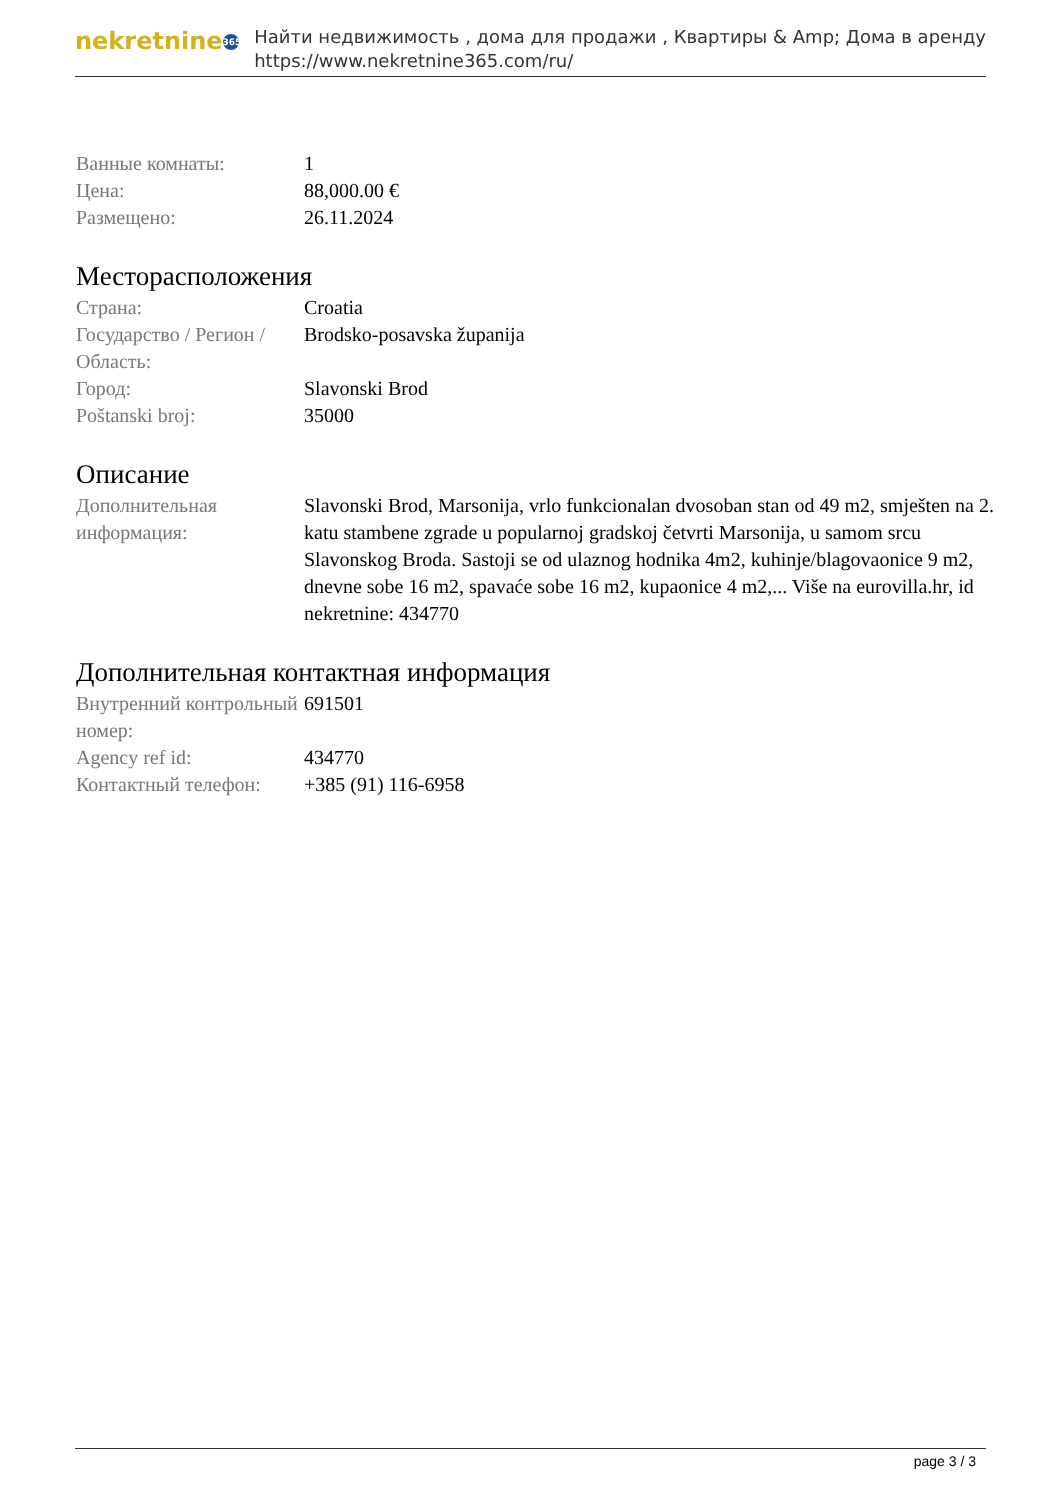nekretnine 365
Найти недвижимость , дома для продажи , Квартиры & Amp; Дома в аренду
https://www.nekretnine365.com/ru/
| Ванные комнаты: | 1 |
| Цена: | 88,000.00 € |
| Размещено: | 26.11.2024 |
Месторасположения
| Страна: | Croatia |
| Государство / Регион / Область: | Brodsko-posavska županija |
| Город: | Slavonski Brod |
| Poštanski broj: | 35000 |
Описание
| Дополнительная информация: | Slavonski Brod, Marsonija, vrlo funkcionalan dvosoban stan od 49 m2, smješten na 2. katu stambene zgrade u popularnoj gradskoj četvrti Marsonija, u samom srcu Slavonskog Broda. Sastoji se od ulaznog hodnika 4m2, kuhinje/blagovaonice 9 m2, dnevne sobe 16 m2, spavaće sobe 16 m2, kupaonice 4 m2,... Više na eurovilla.hr, id nekretnine: 434770 |
Дополнительная контактная информация
| Внутренний контрольный номер: | 691501 |
| Agency ref id: | 434770 |
| Контактный телефон: | +385 (91) 116-6958 |
page 3 / 3